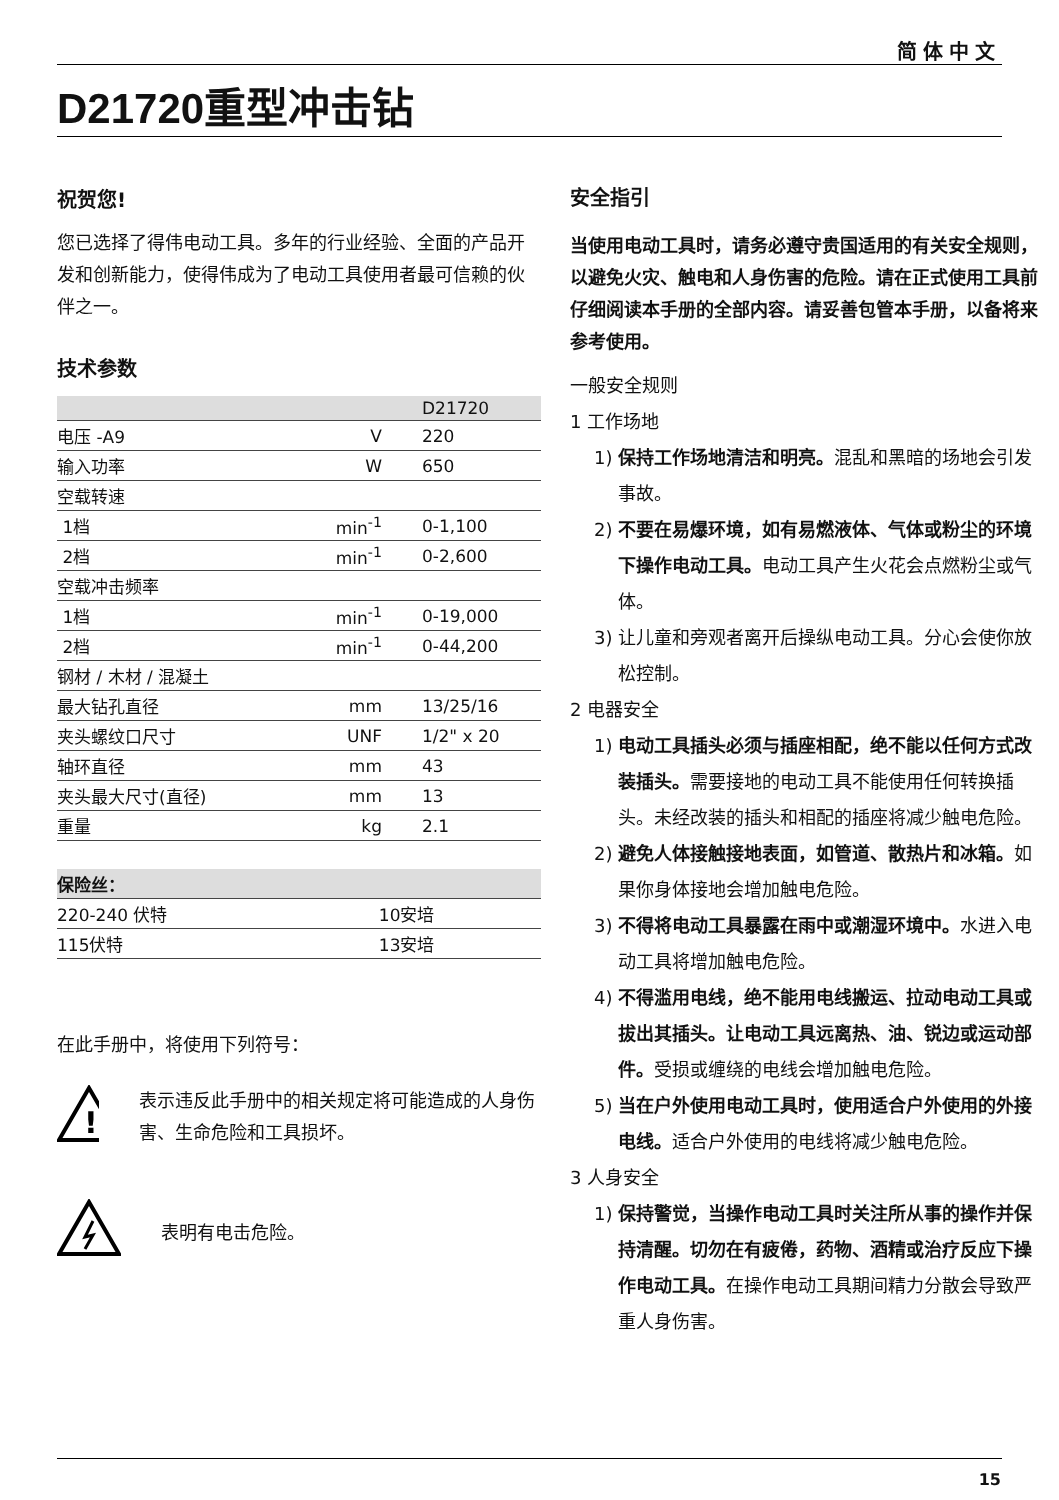简体中文
D21720重型冲击钻
祝贺您!
您已选择了得伟电动工具。多年的行业经验、全面的产品开发和创新能力，使得伟成为了电动工具使用者最可信赖的伙伴之一。
技术参数
| | | D21720 |
| --- | --- | --- |
| 电压 -A9 | V | 220 |
| 输入功率 | W | 650 |
| 空载转速 | | |
| 1档 | min<sup>-1</sup> | 0-1,100 |
| 2档 | min<sup>-1</sup> | 0-2,600 |
| 空载冲击频率 | | |
| 1档 | min<sup>-1</sup> | 0-19,000 |
| 2档 | min<sup>-1</sup> | 0-44,200 |
| 钢材 / 木材 / 混凝土 | | |
| 最大钻孔直径 | mm | 13/25/16 |
| 夹头螺纹口尺寸 | UNF | 1/2" x 20 |
| 轴环直径 | mm | 43 |
| 夹头最大尺寸(直径) | mm | 13 |
| 重量 | kg | 2.1 |
| 保险丝： | |
| --- | --- |
| 220-240 伏特 | 10安培 |
| 115伏特 | 13安培 |
在此手册中，将使用下列符号：
!
表示违反此手册中的相关规定将可能造成的人身伤害、生命危险和工具损坏。
表明有电击危险。
安全指引
当使用电动工具时，请务必遵守贵国适用的有关安全规则，以避免火灾、触电和人身伤害的危险。请在正式使用工具前仔细阅读本手册的全部内容。请妥善包管本手册，以备将来参考使用。
一般安全规则
1 工作场地
1) 保持工作场地清洁和明亮。混乱和黑暗的场地会引发事故。
2) 不要在易爆环境，如有易燃液体、气体或粉尘的环境下操作电动工具。电动工具产生火花会点燃粉尘或气体。
3) 让儿童和旁观者离开后操纵电动工具。分心会使你放松控制。
2 电器安全
1) 电动工具插头必须与插座相配，绝不能以任何方式改装插头。需要接地的电动工具不能使用任何转换插头。未经改装的插头和相配的插座将减少触电危险。
2) 避免人体接触接地表面，如管道、散热片和冰箱。如果你身体接地会增加触电危险。
3) 不得将电动工具暴露在雨中或潮湿环境中。水进入电动工具将增加触电危险。
4) 不得滥用电线，绝不能用电线搬运、拉动电动工具或拔出其插头。让电动工具远离热、油、锐边或运动部件。受损或缠绕的电线会增加触电危险。
5) 当在户外使用电动工具时，使用适合户外使用的外接电线。适合户外使用的电线将减少触电危险。
3 人身安全
1) 保持警觉，当操作电动工具时关注所从事的操作并保持清醒。切勿在有疲倦，药物、酒精或治疗反应下操作电动工具。在操作电动工具期间精力分散会导致严重人身伤害。
15